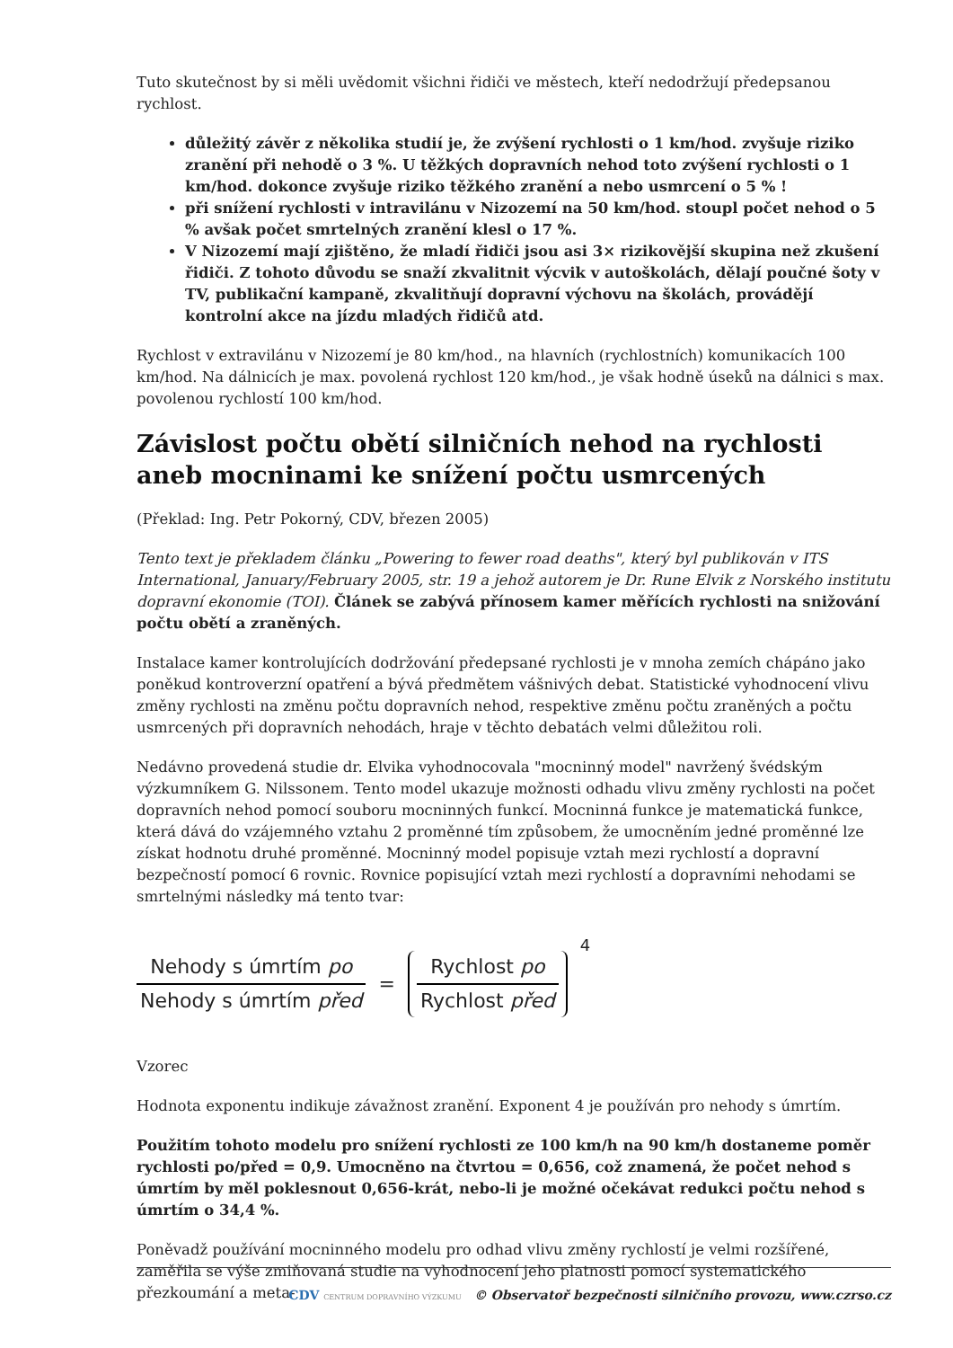Tuto skutečnost by si měli uvědomit všichni řidiči ve městech, kteří nedodržují předepsanou rychlost.
důležitý závěr z několika studií je, že zvýšení rychlosti o 1 km/hod. zvyšuje riziko zranění při nehodě o 3 %. U těžkých dopravních nehod toto zvýšení rychlosti o 1 km/hod. dokonce zvyšuje riziko těžkého zranění a nebo usmrcení o 5 % !
při snížení rychlosti v intravilánu v Nizozemí na 50 km/hod. stoupl počet nehod o 5 % avšak počet smrtelných zranění klesl o 17 %.
V Nizozemí mají zjištěno, že mladí řidiči jsou asi 3× rizikovější skupina než zkušení řidiči. Z tohoto důvodu se snaží zkvalitnit výcvik v autoškolách, dělají poučné šoty v TV, publikační kampaně, zkvalitňují dopravní výchovu na školách, provádějí kontrolní akce na jízdu mladých řidičů atd.
Rychlost v extravilánu v Nizozemí je 80 km/hod., na hlavních (rychlostních) komunikacích 100 km/hod. Na dálnicích je max. povolená rychlost 120 km/hod., je však hodně úseků na dálnici s max. povolenou rychlostí 100 km/hod.
Závislost počtu obětí silničních nehod na rychlosti aneb mocninami ke snížení počtu usmrcených
(Překlad: Ing. Petr Pokorný, CDV, březen 2005)
Tento text je překladem článku „Powering to fewer road deaths", který byl publikován v ITS International, January/February 2005, str. 19 a jehož autorem je Dr. Rune Elvik z Norského institutu dopravní ekonomie (TOI). Článek se zabývá přínosem kamer měřících rychlosti na snižování počtu obětí a zraněných.
Instalace kamer kontrolujících dodržování předepsané rychlosti je v mnoha zemích chápáno jako poněkud kontroverzní opatření a bývá předmětem vášnivých debat. Statistické vyhodnocení vlivu změny rychlosti na změnu počtu dopravních nehod, respektive změnu počtu zraněných a počtu usmrcených při dopravních nehodách, hraje v těchto debatách velmi důležitou roli.
Nedávno provedená studie dr. Elvika vyhodnocovala "mocninný model" navržený švédským výzkumníkem G. Nilssonem. Tento model ukazuje možnosti odhadu vlivu změny rychlosti na počet dopravních nehod pomocí souboru mocninných funkcí. Mocninná funkce je matematická funkce, která dává do vzájemného vztahu 2 proměnné tím způsobem, že umocněním jedné proměnné lze získat hodnotu druhé proměnné. Mocninný model popisuje vztah mezi rychlostí a dopravní bezpečností pomocí 6 rovnic. Rovnice popisující vztah mezi rychlostí a dopravními nehodami se smrtelnými následky má tento tvar:
Nehody s úmrtím po
Nehody s úmrtím před
=
Rychlost po
Rychlost před
4
Vzorec
Hodnota exponentu indikuje závažnost zranění. Exponent 4 je používán pro nehody s úmrtím.
Použitím tohoto modelu pro snížení rychlosti ze 100 km/h na 90 km/h dostaneme poměr rychlosti po/před = 0,9. Umocněno na čtvrtou = 0,656, což znamená, že počet nehod s úmrtím by měl poklesnout 0,656-krát, nebo-li je možné očekávat redukci počtu nehod s úmrtím o 34,4 %.
Poněvadž používání mocninného modelu pro odhad vlivu změny rychlostí je velmi rozšířené, zaměřila se výše zmiňovaná studie na vyhodnocení jeho platnosti pomocí systematického přezkoumání a meta-
CDV CENTRUM DOPRAVNÍHO VÝZKUMU © Observatoř bezpečnosti silničního provozu, www.czrso.cz